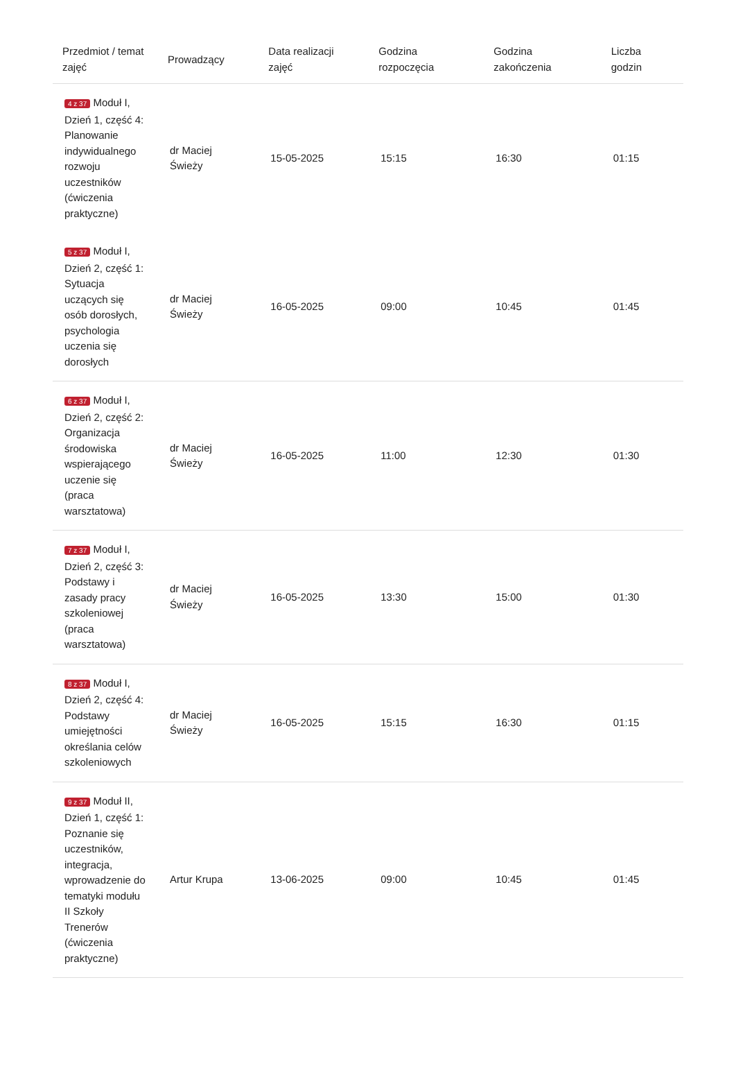| Przedmiot / temat zajęć | Prowadzący | Data realizacji zajęć | Godzina rozpoczęcia | Godzina zakończenia | Liczba godzin |
| --- | --- | --- | --- | --- | --- |
| 4 z 37 Moduł I, Dzień 1, część 4: Planowanie indywidualnego rozwoju uczestników (ćwiczenia praktyczne) | dr Maciej Świeży | 15-05-2025 | 15:15 | 16:30 | 01:15 |
| 5 z 37 Moduł I, Dzień 2, część 1: Sytuacja uczących się osób dorosłych, psychologia uczenia się dorosłych | dr Maciej Świeży | 16-05-2025 | 09:00 | 10:45 | 01:45 |
| 6 z 37 Moduł I, Dzień 2, część 2: Organizacja środowiska wspierającego uczenie się (praca warsztatowa) | dr Maciej Świeży | 16-05-2025 | 11:00 | 12:30 | 01:30 |
| 7 z 37 Moduł I, Dzień 2, część 3: Podstawy i zasady pracy szkoleniowej (praca warsztatowa) | dr Maciej Świeży | 16-05-2025 | 13:30 | 15:00 | 01:30 |
| 8 z 37 Moduł I, Dzień 2, część 4: Podstawy umiejętności określania celów szkoleniowych | dr Maciej Świeży | 16-05-2025 | 15:15 | 16:30 | 01:15 |
| 9 z 37 Moduł II, Dzień 1, część 1: Poznanie się uczestników, integracja, wprowadzenie do tematyki modułu II Szkoły Trenerów (ćwiczenia praktyczne) | Artur Krupa | 13-06-2025 | 09:00 | 10:45 | 01:45 |